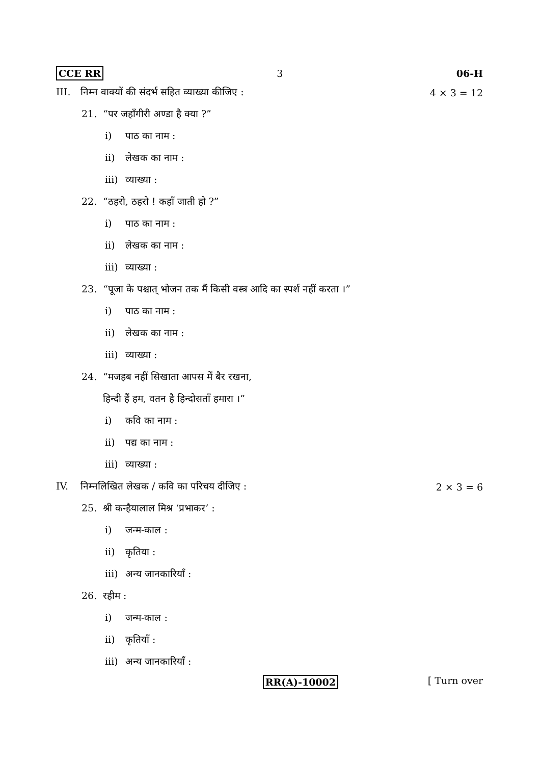CCE RR 3 06-H
III. निम्न वाक्यों की संदर्भ सहित व्याख्या कीजिए :
4 × 3 = 12
21. “पर जहाँगीरी अण्डा है क्या ?”
i) पाठ का नाम :
ii) लेखक का नाम :
iii) व्याख्या :
22. “ठहरो, ठहरो ! कहाँ जाती हो ?”
i) पाठ का नाम :
ii) लेखक का नाम :
iii) व्याख्या :
23. “पूजा के पश्चात् भोजन तक मैं किसी वस्त्र आदि का स्पर्श नहीं करता ।”
i) पाठ का नाम :
ii) लेखक का नाम :
iii) व्याख्या :
24. “मजहब नहीं सिखाता आपस में बैर रखना,
हिन्दी हैं हम, वतन है हिन्दोसताँ हमारा ।”
i) कवि का नाम :
ii) पद्य का नाम :
iii) व्याख्या :
IV. निम्नलिखित लेखक / कवि का परिचय दीजिए :
2 × 3 = 6
25. श्री कन्हैयालाल मिश्र ‘प्रभाकर’ :
i) जन्म-काल :
ii) कृतिया :
iii) अन्य जानकारियाँ :
26. रहीम :
i) जन्म-काल :
ii) कृतियाँ :
iii) अन्य जानकारियाँ :
RR(A)-10002 [ Turn over